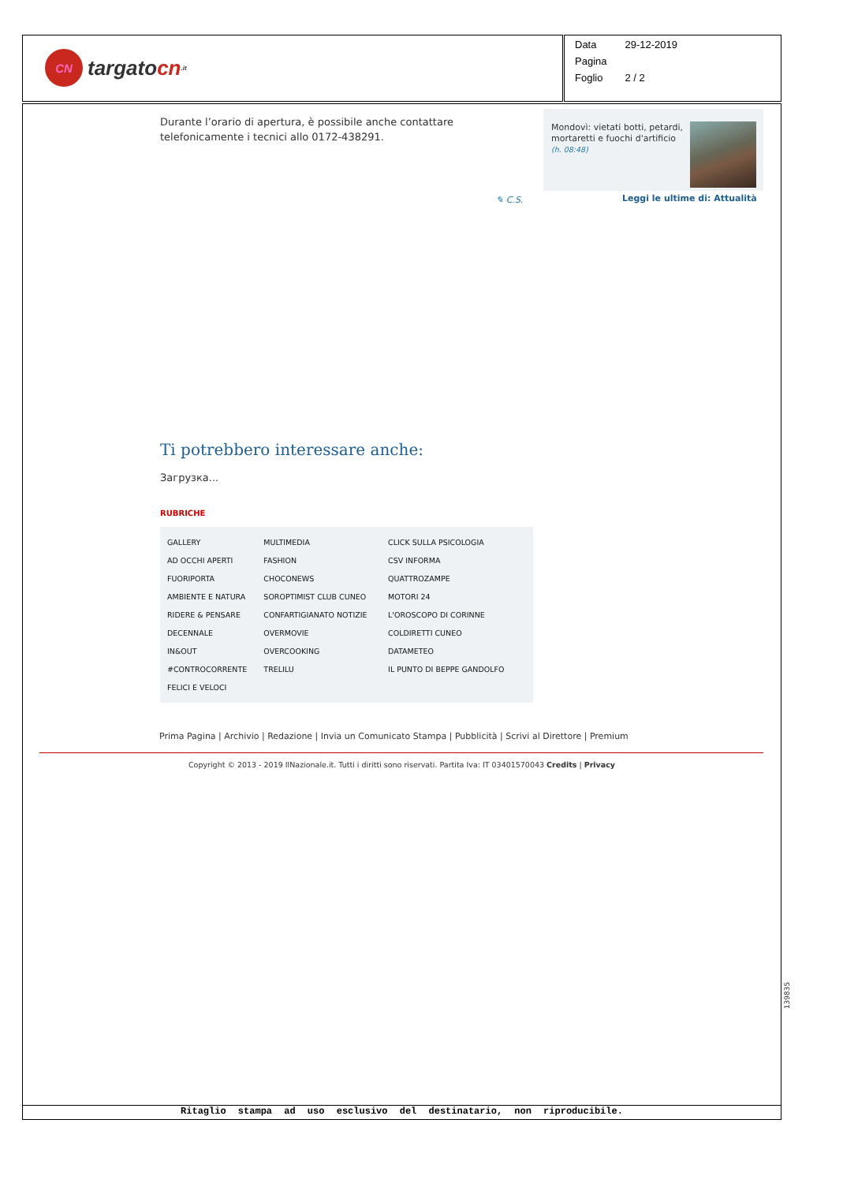CN targato cn.it
| Data | 29-12-2019 |
| Pagina | |
| Foglio | 2 / 2 |
Mondovì: vietati botti, petardi, mortaretti e fuochi d'artificio
(h. 08:48)
✎ C.S. Leggi le ultime di: Attualità
Durante l’orario di apertura, è possibile anche contattare telefonicamente i tecnici allo 0172-438291.
Ti potrebbero interessare anche:
Загрузка...
RUBRICHE
| GALLERY | MULTIMEDIA | CLICK SULLA PSICOLOGIA |
| AD OCCHI APERTI | FASHION | CSV INFORMA |
| FUORIPORTA | CHOCONEWS | QUATTROZAMPE |
| AMBIENTE E NATURA | SOROPTIMIST CLUB CUNEO | MOTORI 24 |
| RIDERE & PENSARE | CONFARTIGIANATO NOTIZIE | L'OROSCOPO DI CORINNE |
| DECENNALE | OVERMOVIE | COLDIRETTI CUNEO |
| IN&OUT | OVERCOOKING | DATAMETEO |
| #CONTROCORRENTE | TRELILU | IL PUNTO DI BEPPE GANDOLFO |
| FELICI E VELOCI | | |
Prima Pagina | Archivio | Redazione | Invia un Comunicato Stampa | Pubblicità | Scrivi al Direttore | Premium
Copyright © 2013 - 2019 IlNazionale.it. Tutti i diritti sono riservati. Partita Iva: IT 03401570043 Credits | Privacy
Ritaglio stampa ad uso esclusivo del destinatario, non riproducibile.
139835